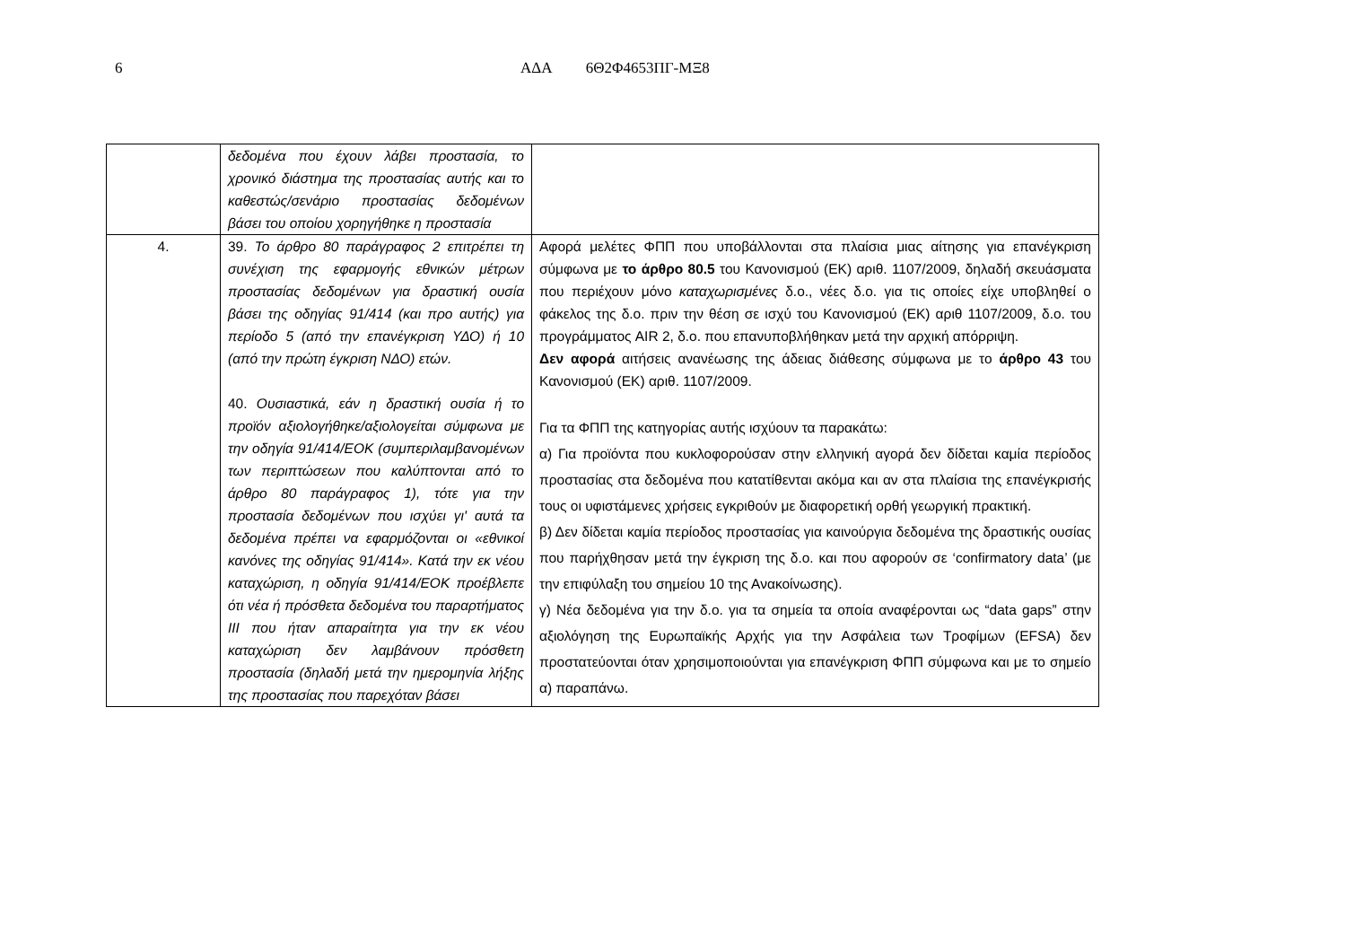6 ΑΔΑ 6Θ2Φ4653ΠΓ-ΜΞ8
| | δεδομένα που έχουν λάβει προστασία, το χρονικό διάστημα της προστασίας αυτής και το καθεστώς/σενάριο προστασίας δεδομένων βάσει του οποίου χορηγήθηκε η προστασία | |
| 4. | 39. Το άρθρο 80 παράγραφος 2 επιτρέπει τη συνέχιση της εφαρμογής εθνικών μέτρων προστασίας δεδομένων για δραστική ουσία βάσει της οδηγίας 91/414 (και προ αυτής) για περίοδο 5 (από την επανέγκριση ΥΔΟ) ή 10 (από την πρώτη έγκριση ΝΔΟ) ετών. 40. Ουσιαστικά, εάν η δραστική ουσία ή το προϊόν αξιολογήθηκε/αξιολογείται σύμφωνα με την οδηγία 91/414/ΕΟΚ (συμπεριλαμβανομένων των περιπτώσεων που καλύπτονται από το άρθρο 80 παράγραφος 1), τότε για την προστασία δεδομένων που ισχύει γι' αυτά τα δεδομένα πρέπει να εφαρμόζονται οι «εθνικοί κανόνες της οδηγίας 91/414». Κατά την εκ νέου καταχώριση, η οδηγία 91/414/ΕΟΚ προέβλεπε ότι νέα ή πρόσθετα δεδομένα του παραρτήματος III που ήταν απαραίτητα για την εκ νέου καταχώριση δεν λαμβάνουν πρόσθετη προστασία (δηλαδή μετά την ημερομηνία λήξης της προστασίας που παρεχόταν βάσει | Αφορά μελέτες ΦΠΠ που υποβάλλονται στα πλαίσια μιας αίτησης για επανέγκριση σύμφωνα με το άρθρο 80.5 του Κανονισμού (ΕΚ) αριθ. 1107/2009, δηλαδή σκευάσματα που περιέχουν μόνο καταχωρισμένες δ.ο., νέες δ.ο. για τις οποίες είχε υποβληθεί ο φάκελος της δ.ο. πριν την θέση σε ισχύ του Κανονισμού (ΕΚ) αριθ 1107/2009, δ.ο. του προγράμματος AIR 2, δ.ο. που επανυποβλήθηκαν μετά την αρχική απόρριψη. Δεν αφορά αιτήσεις ανανέωσης της άδειας διάθεσης σύμφωνα με το άρθρο 43 του Κανονισμού (ΕΚ) αριθ. 1107/2009. Για τα ΦΠΠ της κατηγορίας αυτής ισχύουν τα παρακάτω: α) Για προϊόντα που κυκλοφορούσαν στην ελληνική αγορά δεν δίδεται καμία περίοδος προστασίας στα δεδομένα που κατατίθενται ακόμα και αν στα πλαίσια της επανέγκρισής τους οι υφιστάμενες χρήσεις εγκριθούν με διαφορετική ορθή γεωργική πρακτική. β) Δεν δίδεται καμία περίοδος προστασίας για καινούργια δεδομένα της δραστικής ουσίας που παρήχθησαν μετά την έγκριση της δ.ο. και που αφορούν σε ‘confirmatory data’ (με την επιφύλαξη του σημείου 10 της Ανακοίνωσης). γ) Νέα δεδομένα για την δ.ο. για τα σημεία τα οποία αναφέρονται ως “data gaps” στην αξιολόγηση της Ευρωπαϊκής Αρχής για την Ασφάλεια των Τροφίμων (EFSA) δεν προστατεύονται όταν χρησιμοποιούνται για επανέγκριση ΦΠΠ σύμφωνα και με το σημείο α) παραπάνω. |